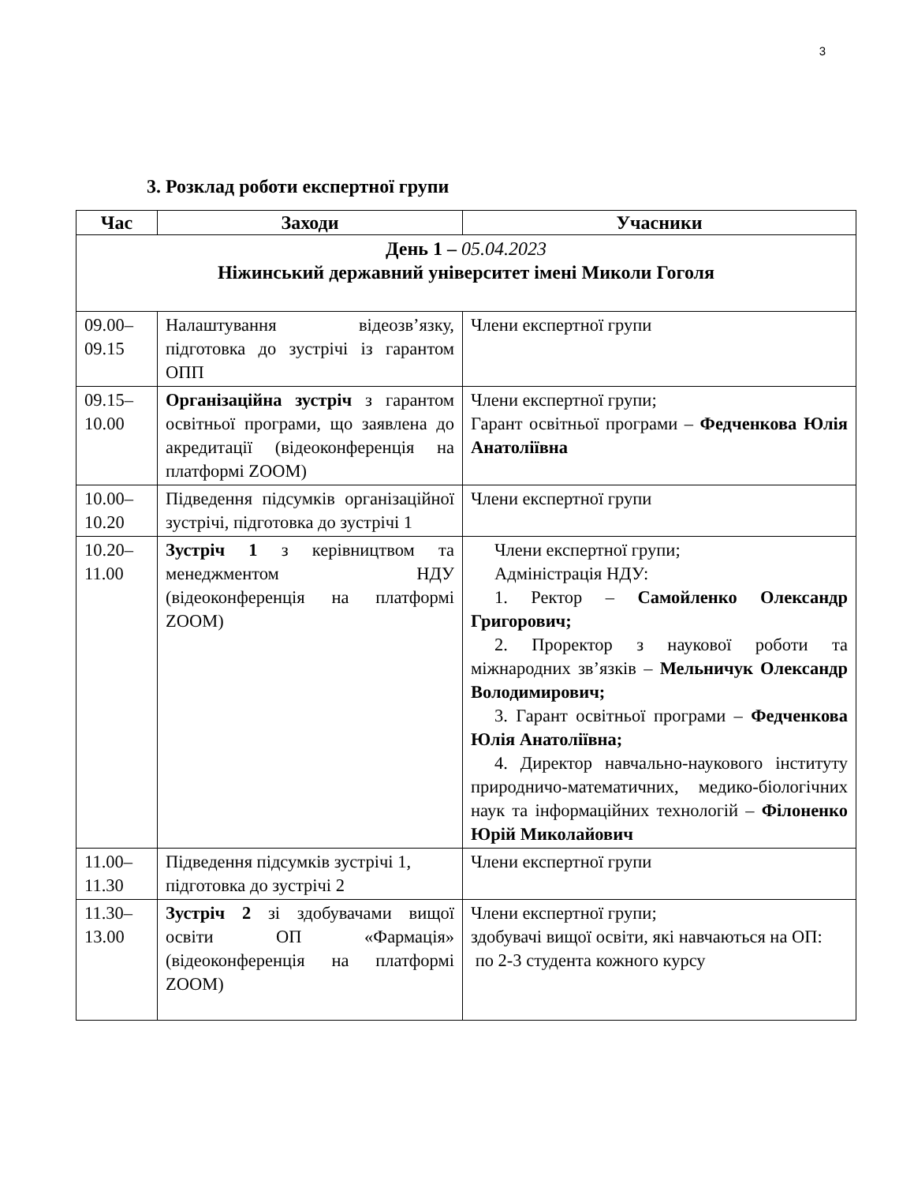3
3. Розклад роботи експертної групи
| Час | Заходи | Учасники |
| --- | --- | --- |
| День 1 – 05.04.2023 Ніжинський державний університет імені Миколи Гоголя | | |
| 09.00– 09.15 | Налаштування відеозв’язку, підготовка до зустрічі із гарантом ОПП | Члени експертної групи |
| 09.15– 10.00 | Організаційна зустріч з гарантом освітньої програми, що заявлена до акредитації (відеоконференція на платформі ZOOM) | Члени експертної групи; Гарант освітньої програми – Федченкова Юлія Анатоліївна |
| 10.00– 10.20 | Підведення підсумків організаційної зустрічі, підготовка до зустрічі 1 | Члени експертної групи |
| 10.20– 11.00 | Зустріч 1 з керівництвом та менеджментом НДУ (відеоконференція на платформі ZOOM) | Члени експертної групи; Адміністрація НДУ: 1. Ректор – Самойленко Олександр Григорович; 2. Проректор з наукової роботи та міжнародних зв’язків – Мельничук Олександр Володимирович; 3. Гарант освітньої програми – Федченкова Юлія Анатоліївна; 4. Директор навчально-наукового інституту природничо-математичних, медико-біологічних наук та інформаційних технологій – Філоненко Юрій Миколайович |
| 11.00– 11.30 | Підведення підсумків зустрічі 1, підготовка до зустрічі 2 | Члени експертної групи |
| 11.30– 13.00 | Зустріч 2 зі здобувачами вищої освіти ОП «Фармація» (відеоконференція на платформі ZOOM) | Члени експертної групи; здобувачі вищої освіти, які навчаються на ОП: по 2-3 студента кожного курсу |